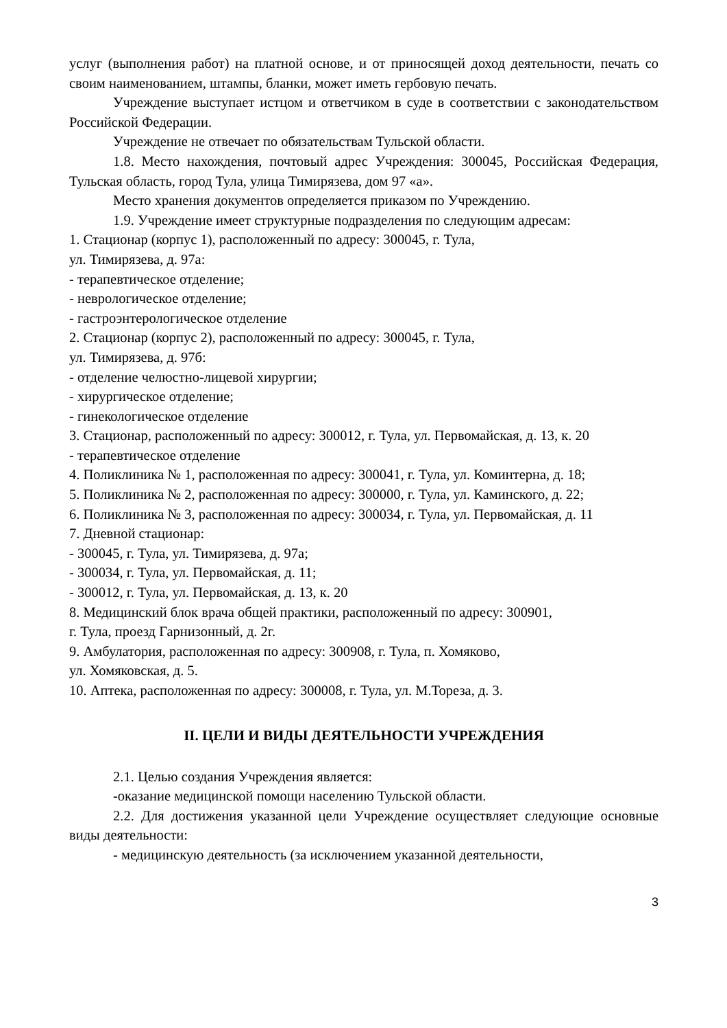услуг (выполнения работ) на платной основе, и от приносящей доход деятельности, печать со своим наименованием, штампы, бланки, может иметь гербовую печать.
Учреждение выступает истцом и ответчиком в суде в соответствии с законодательством Российской Федерации.
Учреждение не отвечает по обязательствам Тульской области.
1.8. Место нахождения, почтовый адрес Учреждения: 300045, Российская Федерация, Тульская область, город Тула, улица Тимирязева, дом 97 «а».
Место хранения документов определяется приказом по Учреждению.
1.9. Учреждение имеет структурные подразделения по следующим адресам:
1. Стационар (корпус 1), расположенный по адресу: 300045, г. Тула,
ул. Тимирязева, д. 97а:
- терапевтическое отделение;
- неврологическое отделение;
- гастроэнтерологическое отделение
2. Стационар (корпус 2), расположенный по адресу: 300045, г. Тула,
ул. Тимирязева, д. 97б:
- отделение челюстно-лицевой хирургии;
- хирургическое отделение;
- гинекологическое отделение
3. Стационар, расположенный по адресу: 300012, г. Тула, ул. Первомайская, д. 13, к. 20
- терапевтическое отделение
4. Поликлиника № 1, расположенная по адресу: 300041, г. Тула, ул. Коминтерна, д. 18;
5. Поликлиника № 2, расположенная по адресу: 300000, г. Тула, ул. Каминского, д. 22;
6. Поликлиника № 3, расположенная по адресу: 300034, г. Тула, ул. Первомайская, д. 11
7. Дневной стационар:
- 300045, г. Тула, ул. Тимирязева, д. 97а;
- 300034, г. Тула, ул. Первомайская, д. 11;
- 300012, г. Тула, ул. Первомайская, д. 13, к. 20
8. Медицинский блок врача общей практики, расположенный по адресу: 300901,
г. Тула, проезд Гарнизонный, д. 2г.
9. Амбулатория, расположенная по адресу: 300908, г. Тула, п. Хомяково,
ул. Хомяковская, д. 5.
10. Аптека, расположенная по адресу: 300008, г. Тула, ул. М.Тореза, д. 3.
II. ЦЕЛИ И ВИДЫ ДЕЯТЕЛЬНОСТИ УЧРЕЖДЕНИЯ
2.1. Целью создания Учреждения является:
-оказание медицинской помощи населению Тульской области.
2.2. Для достижения указанной цели Учреждение осуществляет следующие основные виды деятельности:
- медицинскую деятельность (за исключением указанной деятельности,
3